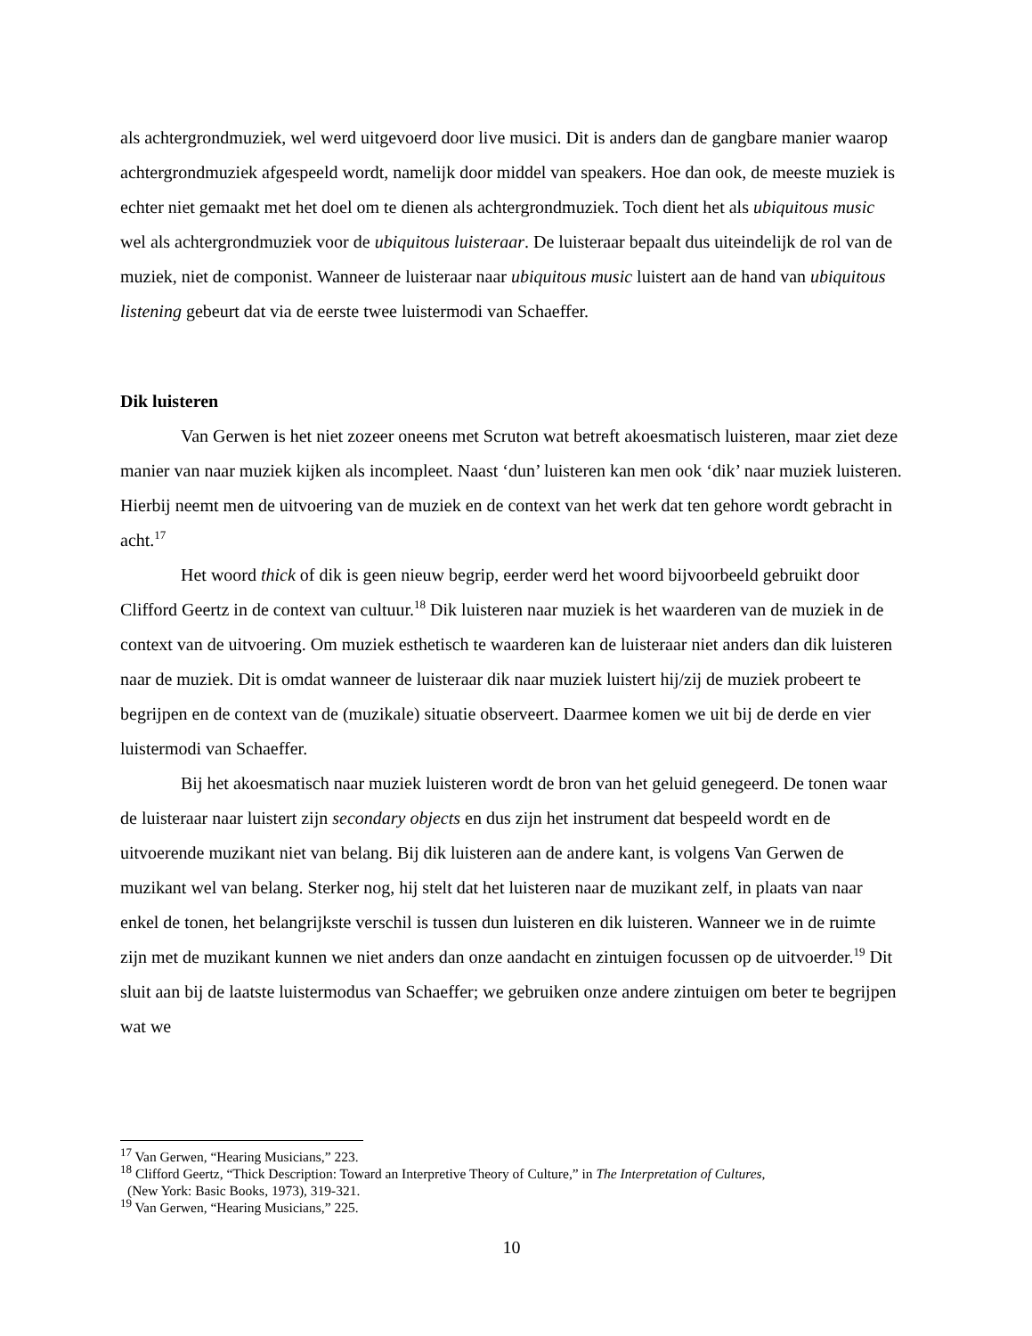als achtergrondmuziek, wel werd uitgevoerd door live musici. Dit is anders dan de gangbare manier waarop achtergrondmuziek afgespeeld wordt, namelijk door middel van speakers. Hoe dan ook, de meeste muziek is echter niet gemaakt met het doel om te dienen als achtergrondmuziek. Toch dient het als ubiquitous music wel als achtergrondmuziek voor de ubiquitous luisteraar. De luisteraar bepaalt dus uiteindelijk de rol van de muziek, niet de componist. Wanneer de luisteraar naar ubiquitous music luistert aan de hand van ubiquitous listening gebeurt dat via de eerste twee luistermodi van Schaeffer.
Dik luisteren
Van Gerwen is het niet zozeer oneens met Scruton wat betreft akoesmatisch luisteren, maar ziet deze manier van naar muziek kijken als incompleet. Naast ‘dun’ luisteren kan men ook ‘dik’ naar muziek luisteren. Hierbij neemt men de uitvoering van de muziek en de context van het werk dat ten gehore wordt gebracht in acht.<sup>17</sup>
Het woord thick of dik is geen nieuw begrip, eerder werd het woord bijvoorbeeld gebruikt door Clifford Geertz in de context van cultuur.<sup>18</sup> Dik luisteren naar muziek is het waarderen van de muziek in de context van de uitvoering. Om muziek esthetisch te waarderen kan de luisteraar niet anders dan dik luisteren naar de muziek. Dit is omdat wanneer de luisteraar dik naar muziek luistert hij/zij de muziek probeert te begrijpen en de context van de (muzikale) situatie observeert. Daarmee komen we uit bij de derde en vier luistermodi van Schaeffer.
Bij het akoesmatisch naar muziek luisteren wordt de bron van het geluid genegeerd. De tonen waar de luisteraar naar luistert zijn secondary objects en dus zijn het instrument dat bespeeld wordt en de uitvoerende muzikant niet van belang. Bij dik luisteren aan de andere kant, is volgens Van Gerwen de muzikant wel van belang. Sterker nog, hij stelt dat het luisteren naar de muzikant zelf, in plaats van naar enkel de tonen, het belangrijkste verschil is tussen dun luisteren en dik luisteren. Wanneer we in de ruimte zijn met de muzikant kunnen we niet anders dan onze aandacht en zintuigen focussen op de uitvoerder.<sup>19</sup> Dit sluit aan bij de laatste luistermodus van Schaeffer; we gebruiken onze andere zintuigen om beter te begrijpen wat we
<sup>17</sup> Van Gerwen, “Hearing Musicians,” 223.
<sup>18</sup> Clifford Geertz, “Thick Description: Toward an Interpretive Theory of Culture,” in The Interpretation of Cultures,
(New York: Basic Books, 1973), 319-321.
<sup>19</sup> Van Gerwen, “Hearing Musicians,” 225.
10